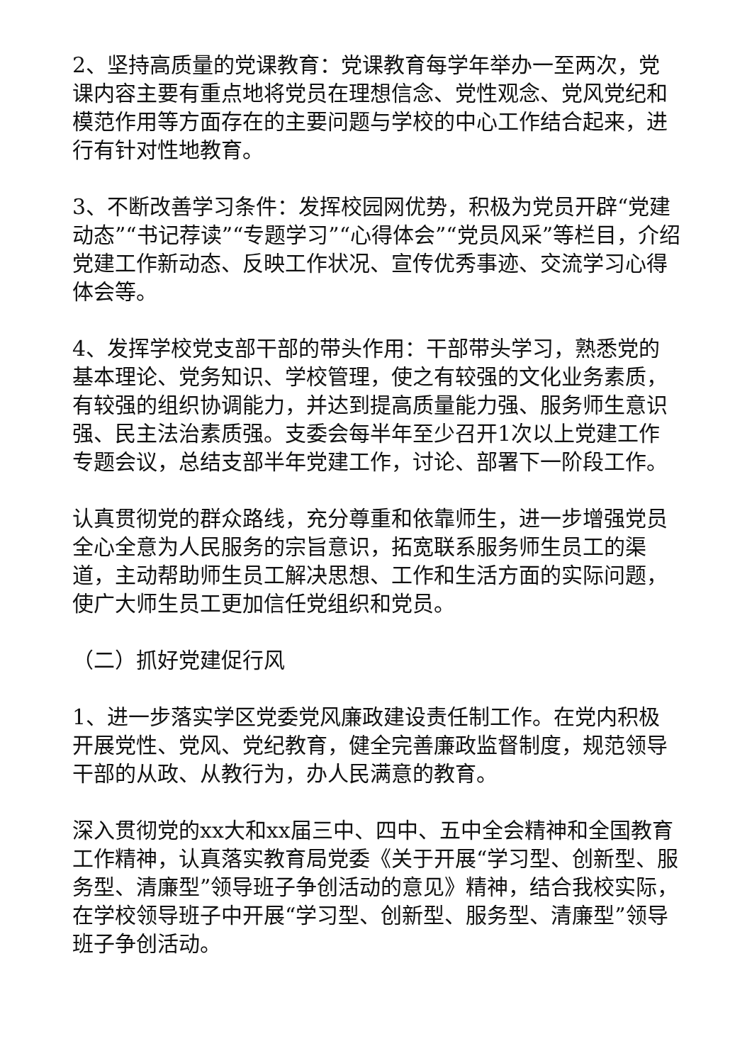2、坚持高质量的党课教育：党课教育每学年举办一至两次，党课内容主要有重点地将党员在理想信念、党性观念、党风党纪和模范作用等方面存在的主要问题与学校的中心工作结合起来，进行有针对性地教育。
3、不断改善学习条件：发挥校园网优势，积极为党员开辟“党建动态”“书记荐读”“专题学习”“心得体会”“党员风采”等栏目，介绍党建工作新动态、反映工作状况、宣传优秀事迹、交流学习心得体会等。
4、发挥学校党支部干部的带头作用：干部带头学习，熟悉党的基本理论、党务知识、学校管理，使之有较强的文化业务素质，有较强的组织协调能力，并达到提高质量能力强、服务师生意识强、民主法治素质强。支委会每半年至少召开1次以上党建工作专题会议，总结支部半年党建工作，讨论、部署下一阶段工作。
认真贯彻党的群众路线，充分尊重和依靠师生，进一步增强党员全心全意为人民服务的宗旨意识，拓宽联系服务师生员工的渠道，主动帮助师生员工解决思想、工作和生活方面的实际问题，使广大师生员工更加信任党组织和党员。
（二）抓好党建促行风
1、进一步落实学区党委党风廉政建设责任制工作。在党内积极开展党性、党风、党纪教育，健全完善廉政监督制度，规范领导干部的从政、从教行为，办人民满意的教育。
深入贯彻党的xx大和xx届三中、四中、五中全会精神和全国教育工作精神，认真落实教育局党委《关于开展“学习型、创新型、服务型、清廉型”领导班子争创活动的意见》精神，结合我校实际，在学校领导班子中开展“学习型、创新型、服务型、清廉型”领导班子争创活动。